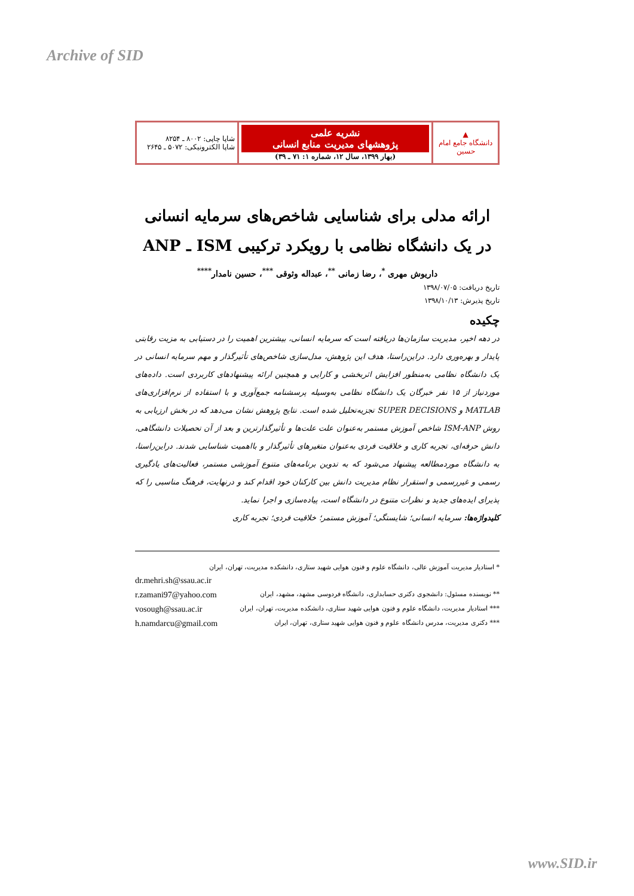Archive of SID
| ▲ دانشگاه جامع امام حسین | نشریه علمی پژوهشهای مدیریت منابع انسانی (بهار ۱۳۹۹، سال ۱۲، شماره ۱: ۷۱ ـ ۳۹) | شاپا چاپی: ۸۰۰۲ ـ ۸۲۵۴ شاپا الکترونیکی: ۵۰۷۲ ـ ۲۶۴۵ |
ارائه مدلی برای شناسایی شاخص‌های سرمایه انسانی
در یک دانشگاه نظامی با رویکرد ترکیبی ISM ـ ANP
داریوش مهری <sup>*</sup>، رضا زمانی <sup>**</sup>، عبداله وثوقی <sup>***</sup>، حسین نامدار<sup>****</sup>
تاریخ دریافت: ۱۳۹۸/۰۷/۰۵
تاریخ پذیرش: ۱۳۹۸/۱۰/۱۳
چکیده
در دهه اخیر، مدیریت سازمان‌ها دریافته است که سرمایه انسانی، بیشترین اهمیت را در دستیابی به مزیت رقابتی پایدار و بهره‌وری دارد. دراین‌راستا، هدف این پژوهش، مدل‌سازی شاخص‌های تأثیرگذار و مهم سرمایه انسانی در یک دانشگاه نظامی به‌منظور افزایش اثربخشی و کارایی و همچنین ارائه پیشنهادهای کاربردی است. داده‌های موردنیاز از ۱۵ نفر خبرگان یک دانشگاه نظامی به‌وسیله پرسشنامه جمع‌آوری و با استفاده از نرم‌افزاری‌های MATLAB و SUPER DECISIONS تجزیه‌تحلیل شده است. نتایج پژوهش نشان می‌دهد که در بخش ارزیابی به روش ISM-ANP شاخص آموزش مستمر به‌عنوان علت علت‌ها و تأثیرگذارترین و بعد از آن تحصیلات دانشگاهی، دانش حرفه‌ای، تجربه کاری و خلاقیت فردی به‌عنوان متغیرهای تأثیرگذار و بااهمیت شناسایی شدند. دراین‌راستا، به دانشگاه موردمطالعه پیشنهاد می‌شود که به تدوین برنامه‌های متنوع آموزشی مستمر، فعالیت‌های یادگیری رسمی و غیررسمی و استقرار نظام مدیریت دانش بین کارکنان خود اقدام کند و درنهایت، فرهنگ مناسبی را که پذیرای ایده‌های جدید و نظرات متنوع در دانشگاه است، پیاده‌سازی و اجرا نماید.
کلیدواژه‌ها: سرمایه انسانی؛ شایستگی؛ آموزش مستمر؛ خلاقیت فردی؛ تجربه کاری
* استادیار مدیریت آموزش عالی، دانشگاه علوم و فنون هوایی شهید ستاری، دانشکده مدیریت، تهران، ایران
dr.mehri.sh@ssau.ac.ir
** نویسنده مسئول: دانشجوی دکتری حسابداری، دانشگاه فردوسی مشهد، مشهد، ایران r.zamani97@yahoo.com
*** استادیار مدیریت، دانشگاه علوم و فنون هوایی شهید ستاری، دانشکده مدیریت، تهران، ایران vosough@ssau.ac.ir
*** دکتری مدیریت، مدرس دانشگاه علوم و فنون هوایی شهید ستاری، تهران، ایران h.namdarcu@gmail.com
www.SID.ir